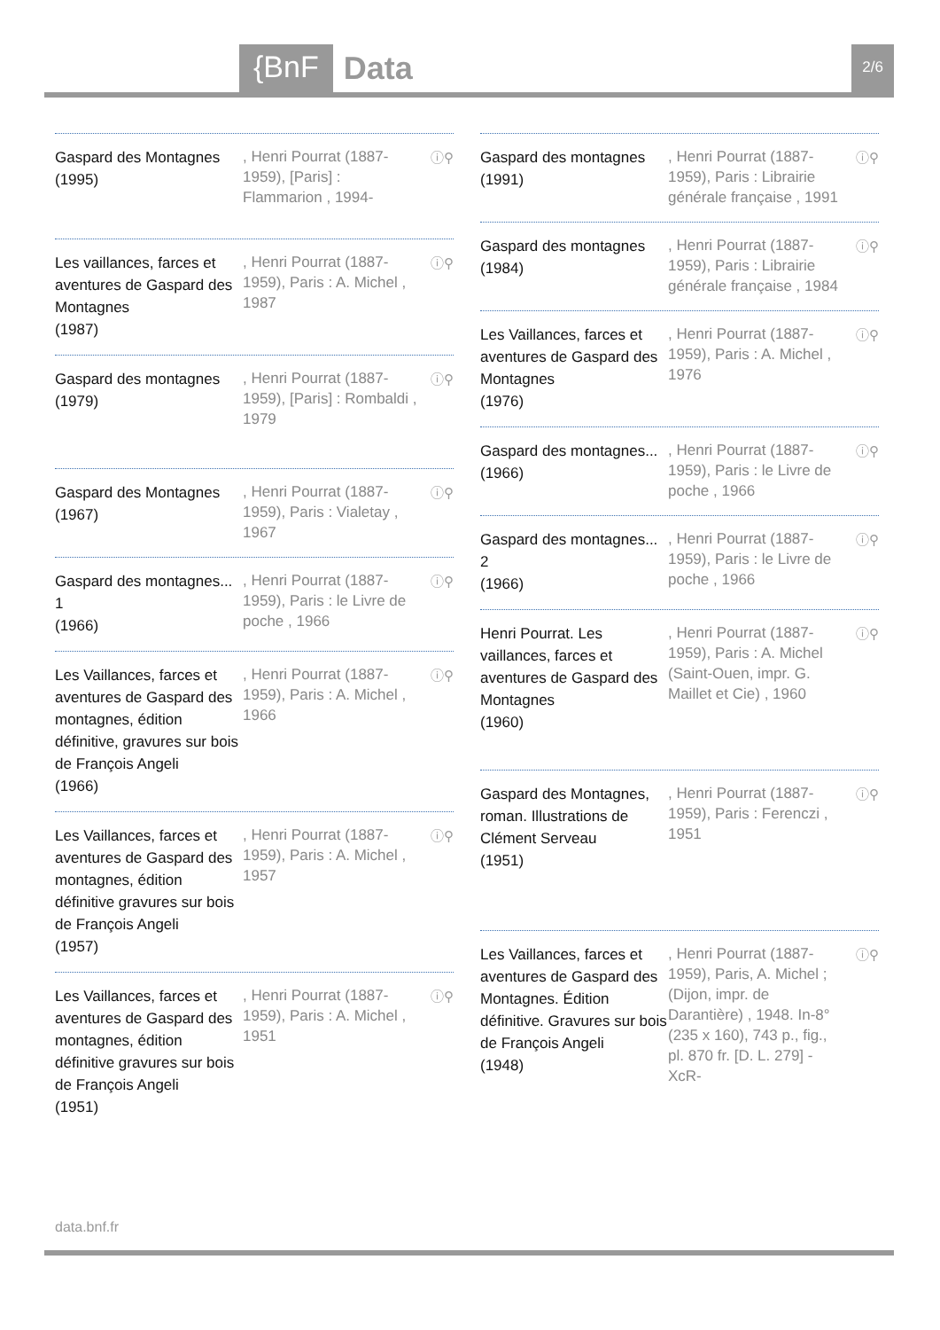{BnF
Data
2/6
Gaspard des Montagnes
(1995)
, Henri Pourrat (1887-1959), [Paris] : Flammarion , 1994-
ⓘ⚲
Les vaillances, farces et aventures de Gaspard des Montagnes
(1987)
, Henri Pourrat (1887-1959), Paris : A. Michel , 1987
ⓘ⚲
Gaspard des montagnes
(1979)
, Henri Pourrat (1887-1959), [Paris] : Rombaldi , 1979
ⓘ⚲
Gaspard des Montagnes
(1967)
, Henri Pourrat (1887-1959), Paris : Vialetay , 1967
ⓘ⚲
Gaspard des montagnes... 1
(1966)
, Henri Pourrat (1887-1959), Paris : le Livre de poche , 1966
ⓘ⚲
Les Vaillances, farces et aventures de Gaspard des montagnes, édition définitive, gravures sur bois de François Angeli
(1966)
, Henri Pourrat (1887-1959), Paris : A. Michel , 1966
ⓘ⚲
Les Vaillances, farces et aventures de Gaspard des montagnes, édition définitive gravures sur bois de François Angeli
(1957)
, Henri Pourrat (1887-1959), Paris : A. Michel , 1957
ⓘ⚲
Les Vaillances, farces et aventures de Gaspard des montagnes, édition définitive gravures sur bois de François Angeli
(1951)
, Henri Pourrat (1887-1959), Paris : A. Michel , 1951
ⓘ⚲
Gaspard des montagnes
(1991)
, Henri Pourrat (1887-1959), Paris : Librairie générale française , 1991
ⓘ⚲
Gaspard des montagnes
(1984)
, Henri Pourrat (1887-1959), Paris : Librairie générale française , 1984
ⓘ⚲
Les Vaillances, farces et aventures de Gaspard des Montagnes
(1976)
, Henri Pourrat (1887-1959), Paris : A. Michel , 1976
ⓘ⚲
Gaspard des montagnes...
(1966)
, Henri Pourrat (1887-1959), Paris : le Livre de poche , 1966
ⓘ⚲
Gaspard des montagnes... 2
(1966)
, Henri Pourrat (1887-1959), Paris : le Livre de poche , 1966
ⓘ⚲
Henri Pourrat. Les vaillances, farces et aventures de Gaspard des Montagnes
(1960)
, Henri Pourrat (1887-1959), Paris : A. Michel (Saint-Ouen, impr. G. Maillet et Cie) , 1960
ⓘ⚲
Gaspard des Montagnes, roman. Illustrations de Clément Serveau
(1951)
, Henri Pourrat (1887-1959), Paris : Ferenczi , 1951
ⓘ⚲
Les Vaillances, farces et aventures de Gaspard des Montagnes. Édition définitive. Gravures sur bois de François Angeli
(1948)
, Henri Pourrat (1887-1959), Paris, A. Michel ; (Dijon, impr. de Darantière) , 1948. In-8° (235 x 160), 743 p., fig., pl. 870 fr. [D. L. 279] -XcR-
ⓘ⚲
data.bnf.fr